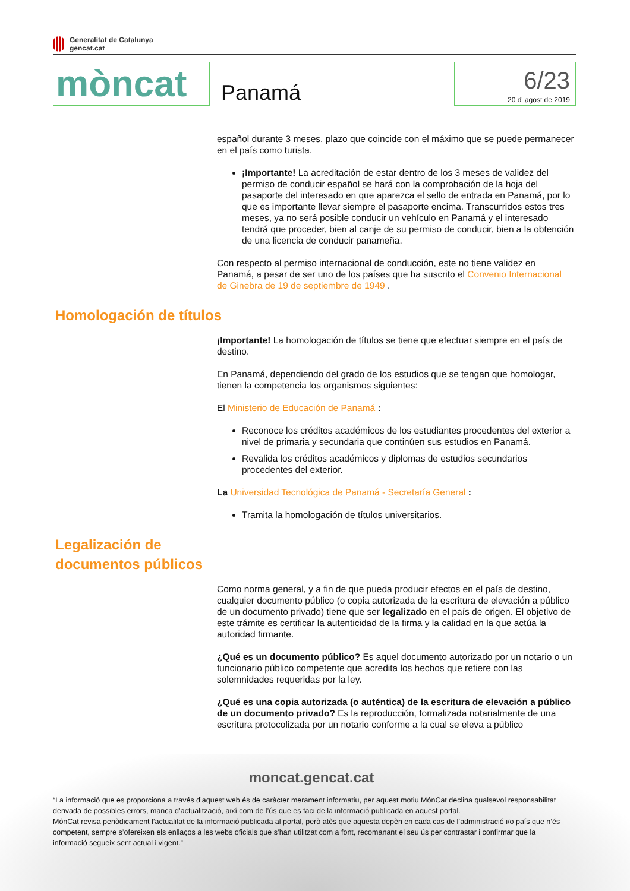Generalitat de Catalunya
gencat.cat
mòncat
Panamá
6/23
20 d' agost de 2019
español durante 3 meses, plazo que coincide con el máximo que se puede permanecer en el país como turista.
¡Importante! La acreditación de estar dentro de los 3 meses de validez del permiso de conducir español se hará con la comprobación de la hoja del pasaporte del interesado en que aparezca el sello de entrada en Panamá, por lo que es importante llevar siempre el pasaporte encima. Transcurridos estos tres meses, ya no será posible conducir un vehículo en Panamá y el interesado tendrá que proceder, bien al canje de su permiso de conducir, bien a la obtención de una licencia de conducir panameña.
Con respecto al permiso internacional de conducción, este no tiene validez en Panamá, a pesar de ser uno de los países que ha suscrito el Convenio Internacional de Ginebra de 19 de septiembre de 1949 .
Homologación de títulos
¡Importante! La homologación de títulos se tiene que efectuar siempre en el país de destino.
En Panamá, dependiendo del grado de los estudios que se tengan que homologar, tienen la competencia los organismos siguientes:
El Ministerio de Educación de Panamá :
Reconoce los créditos académicos de los estudiantes procedentes del exterior a nivel de primaria y secundaria que continúen sus estudios en Panamá.
Revalida los créditos académicos y diplomas de estudios secundarios procedentes del exterior.
La Universidad Tecnológica de Panamá - Secretaría General :
Tramita la homologación de títulos universitarios.
Legalización de documentos públicos
Como norma general, y a fin de que pueda producir efectos en el país de destino, cualquier documento público (o copia autorizada de la escritura de elevación a público de un documento privado) tiene que ser legalizado en el país de origen. El objetivo de este trámite es certificar la autenticidad de la firma y la calidad en la que actúa la autoridad firmante.
¿Qué es un documento público? Es aquel documento autorizado por un notario o un funcionario público competente que acredita los hechos que refiere con las solemnidades requeridas por la ley.
¿Qué es una copia autorizada (o auténtica) de la escritura de elevación a público de un documento privado? Es la reproducción, formalizada notarialmente de una escritura protocolizada por un notario conforme a la cual se eleva a público
moncat.gencat.cat
“La informació que es proporciona a través d’aquest web és de caràcter merament informatiu, per aquest motiu MónCat declina qualsevol responsabilitat derivada de possibles errors, manca d’actualització, així com de l’ús que es faci de la informació publicada en aquest portal.
MónCat revisa periòdicament l’actualitat de la informació publicada al portal, però atès que aquesta depèn en cada cas de l’administració i/o país que n’és competent, sempre s’ofereixen els enllaços a les webs oficials que s’han utilitzat com a font, recomanant el seu ús per contrastar i confirmar que la informació segueix sent actual i vigent.”